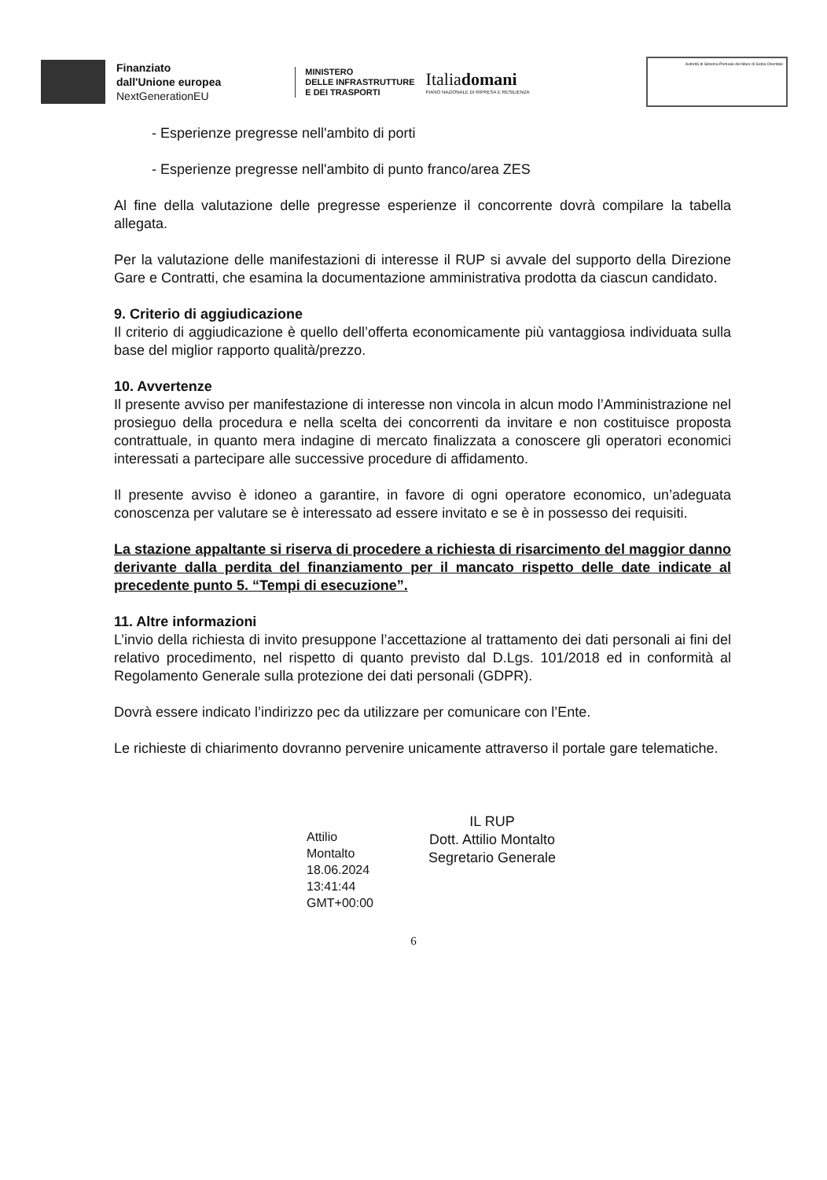Finanziato
dall'Unione europea
NextGenerationEU
MINISTERO
DELLE INFRASTRUTTURE
E DEI TRASPORTI
Italiadomani
PIANO NAZIONALE DI RIPRESA E RESILIENZA
Autorità di Sistema Portuale del Mare di Sicilia Orientale
- Esperienze pregresse nell'ambito di porti
- Esperienze pregresse nell'ambito di punto franco/area ZES
Al fine della valutazione delle pregresse esperienze il concorrente dovrà compilare la tabella allegata.
Per la valutazione delle manifestazioni di interesse il RUP si avvale del supporto della Direzione Gare e Contratti, che esamina la documentazione amministrativa prodotta da ciascun candidato.
9. Criterio di aggiudicazione
Il criterio di aggiudicazione è quello dell’offerta economicamente più vantaggiosa individuata sulla base del miglior rapporto qualità/prezzo.
10. Avvertenze
Il presente avviso per manifestazione di interesse non vincola in alcun modo l’Amministrazione nel prosieguo della procedura e nella scelta dei concorrenti da invitare e non costituisce proposta contrattuale, in quanto mera indagine di mercato finalizzata a conoscere gli operatori economici interessati a partecipare alle successive procedure di affidamento.
Il presente avviso è idoneo a garantire, in favore di ogni operatore economico, un’adeguata conoscenza per valutare se è interessato ad essere invitato e se è in possesso dei requisiti.
La stazione appaltante si riserva di procedere a richiesta di risarcimento del maggior danno derivante dalla perdita del finanziamento per il mancato rispetto delle date indicate al precedente punto 5. “Tempi di esecuzione”.
11. Altre informazioni
L’invio della richiesta di invito presuppone l’accettazione al trattamento dei dati personali ai fini del relativo procedimento, nel rispetto di quanto previsto dal D.Lgs. 101/2018 ed in conformità al Regolamento Generale sulla protezione dei dati personali (GDPR).
Dovrà essere indicato l’indirizzo pec da utilizzare per comunicare con l’Ente.
Le richieste di chiarimento dovranno pervenire unicamente attraverso il portale gare telematiche.
Attilio
Montalto
18.06.2024
13:41:44
GMT+00:00
IL RUP
Dott. Attilio Montalto
Segretario Generale
6